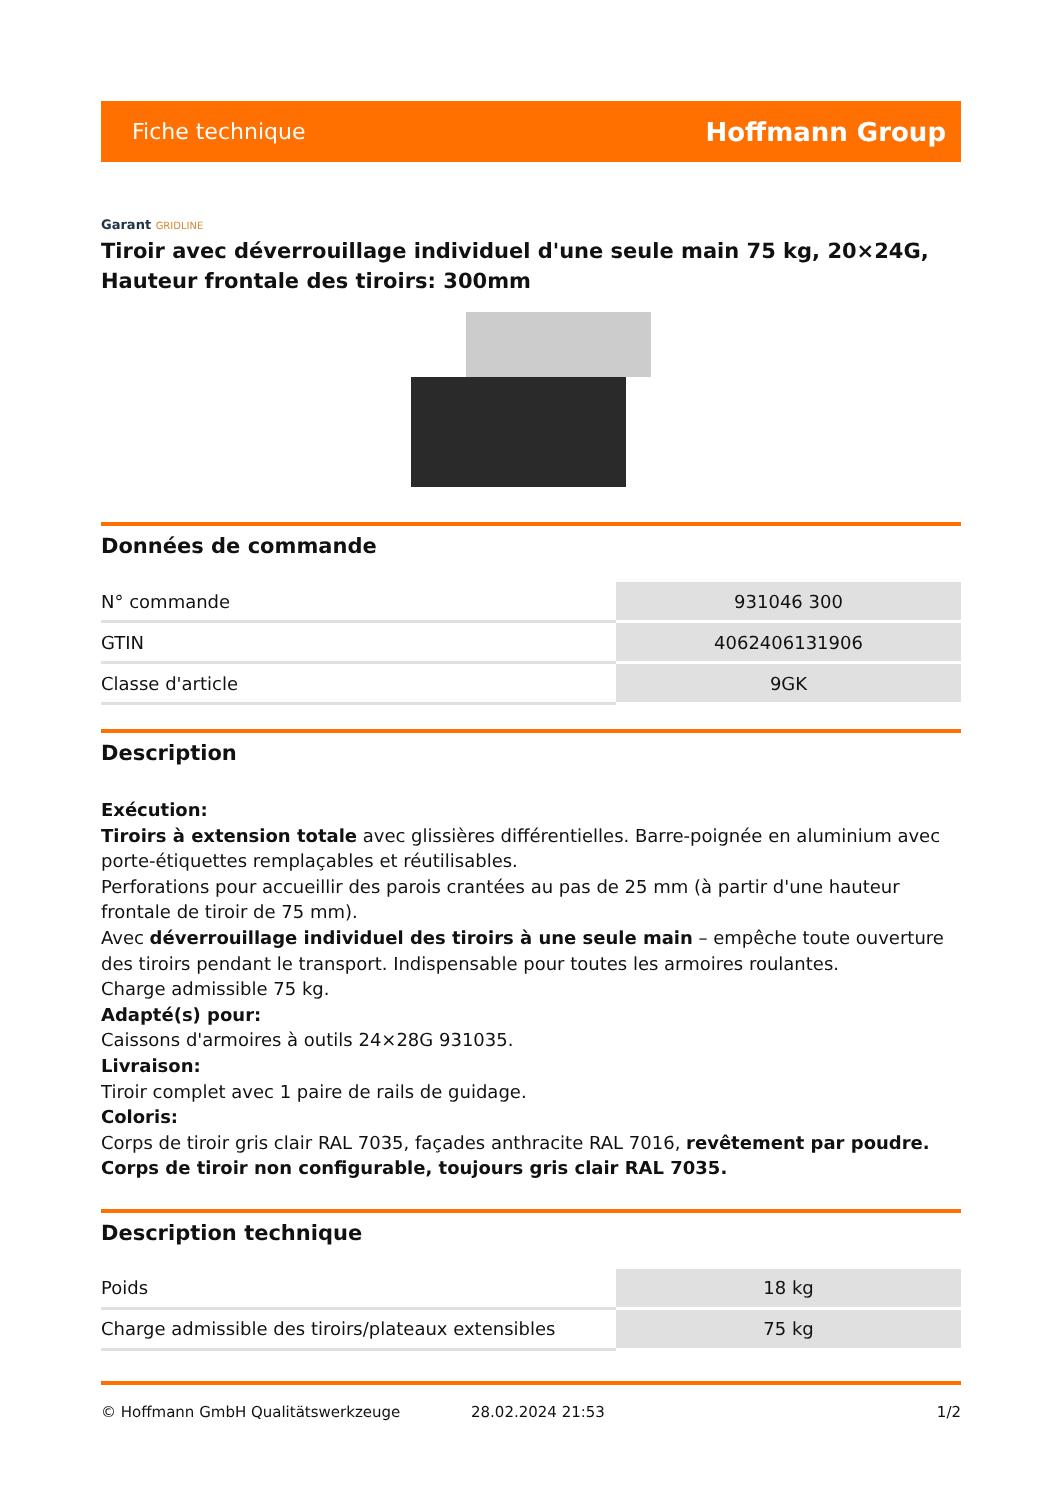Fiche technique
Hoffmann Group
Garant GRIDLINE
Tiroir avec déverrouillage individuel d'une seule main 75 kg, 20×24G, Hauteur frontale des tiroirs: 300mm
Données de commande
| N° commande | 931046 300 |
| GTIN | 4062406131906 |
| Classe d'article | 9GK |
Description
Exécution:
Tiroirs à extension totale avec glissières différentielles. Barre-poignée en aluminium avec porte-étiquettes remplaçables et réutilisables.
Perforations pour accueillir des parois crantées au pas de 25 mm (à partir d'une hauteur frontale de tiroir de 75 mm).
Avec déverrouillage individuel des tiroirs à une seule main – empêche toute ouverture des tiroirs pendant le transport. Indispensable pour toutes les armoires roulantes.
Charge admissible 75 kg.
Adapté(s) pour:
Caissons d'armoires à outils 24×28G 931035.
Livraison:
Tiroir complet avec 1 paire de rails de guidage.
Coloris:
Corps de tiroir gris clair RAL 7035, façades anthracite RAL 7016, revêtement par poudre. Corps de tiroir non configurable, toujours gris clair RAL 7035.
Description technique
| Poids | 18 kg |
| Charge admissible des tiroirs/plateaux extensibles | 75 kg |
© Hoffmann GmbH Qualitätswerkzeuge 28.02.2024 21:53 1/2